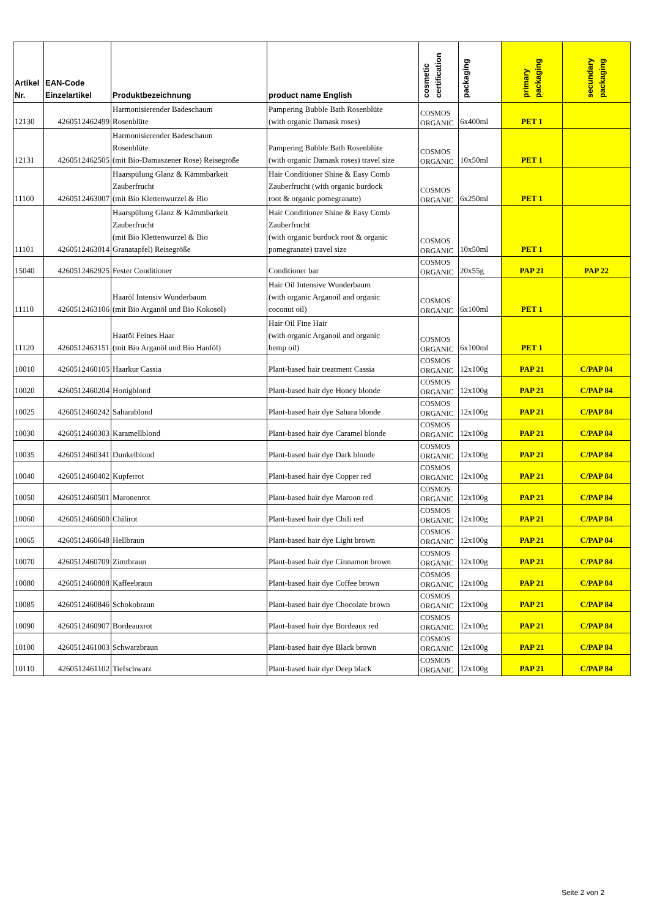| Artikel Nr. | EAN-Code Einzelartikel | Produktbezeichnung | product name English | cosmetic certification | packaging | primary packaging | secundary packaging |
| --- | --- | --- | --- | --- | --- | --- | --- |
| 12130 | 4260512462499 | Harmonisierender Badeschaum Rosenblüte | Pampering Bubble Bath Rosenblüte (with organic Damask roses) | COSMOS ORGANIC | 6x400ml | PET 1 | |
| 12131 | 4260512462505 | Harmonisierender Badeschaum Rosenblüte (mit Bio-Damaszener Rose) Reisegröße | Pampering Bubble Bath Rosenblüte (with organic Damask roses) travel size | COSMOS ORGANIC | 10x50ml | PET 1 | |
| 11100 | 4260512463007 | Haarspülung Glanz & Kämmbarkeit Zauberfrucht (mit Bio Klettenwurzel & Bio | Hair Conditioner Shine & Easy Comb Zauberfrucht (with organic burdock root & organic pomegranate) | COSMOS ORGANIC | 6x250ml | PET 1 | |
| 11101 | 4260512463014 | Haarspülung Glanz & Kämmbarkeit Zauberfrucht (mit Bio Klettenwurzel & Bio Granatapfel) Reisegröße | Hair Conditioner Shine & Easy Comb Zauberfrucht (with organic burdock root & organic pomegranate) travel size | COSMOS ORGANIC | 10x50ml | PET 1 | |
| 15040 | 4260512462925 | Fester Conditioner | Conditioner bar | COSMOS ORGANIC | 20x55g | PAP 21 | PAP 22 |
| 11110 | 4260512463106 | Haaröl Intensiv Wunderbaum (mit Bio Arganöl und Bio Kokosöl) | Hair Oil Intensive Wunderbaum (with organic Arganoil and organic coconut oil) | COSMOS ORGANIC | 6x100ml | PET 1 | |
| 11120 | 4260512463151 | Haaröl Feines Haar (mit Bio Arganöl und Bio Hanföl) | Hair Oil Fine Hair (with organic Arganoil and organic hemp oil) | COSMOS ORGANIC | 6x100ml | PET 1 | |
| 10010 | 4260512460105 | Haarkur Cassia | Plant-based hair treatment Cassia | COSMOS ORGANIC | 12x100g | PAP 21 | C/PAP 84 |
| 10020 | 4260512460204 | Honigblond | Plant-based hair dye Honey blonde | COSMOS ORGANIC | 12x100g | PAP 21 | C/PAP 84 |
| 10025 | 4260512460242 | Saharablond | Plant-based hair dye Sahara blonde | COSMOS ORGANIC | 12x100g | PAP 21 | C/PAP 84 |
| 10030 | 4260512460303 | Karamellblond | Plant-based hair dye Caramel blonde | COSMOS ORGANIC | 12x100g | PAP 21 | C/PAP 84 |
| 10035 | 4260512460341 | Dunkelblond | Plant-based hair dye Dark blonde | COSMOS ORGANIC | 12x100g | PAP 21 | C/PAP 84 |
| 10040 | 4260512460402 | Kupferrot | Plant-based hair dye Copper red | COSMOS ORGANIC | 12x100g | PAP 21 | C/PAP 84 |
| 10050 | 4260512460501 | Maronenrot | Plant-based hair dye Maroon red | COSMOS ORGANIC | 12x100g | PAP 21 | C/PAP 84 |
| 10060 | 4260512460600 | Chilirot | Plant-based hair dye Chili red | COSMOS ORGANIC | 12x100g | PAP 21 | C/PAP 84 |
| 10065 | 4260512460648 | Hellbraun | Plant-based hair dye Light brown | COSMOS ORGANIC | 12x100g | PAP 21 | C/PAP 84 |
| 10070 | 4260512460709 | Zimtbraun | Plant-based hair dye Cinnamon brown | COSMOS ORGANIC | 12x100g | PAP 21 | C/PAP 84 |
| 10080 | 4260512460808 | Kaffeebraun | Plant-based hair dye Coffee brown | COSMOS ORGANIC | 12x100g | PAP 21 | C/PAP 84 |
| 10085 | 4260512460846 | Schokobraun | Plant-based hair dye Chocolate brown | COSMOS ORGANIC | 12x100g | PAP 21 | C/PAP 84 |
| 10090 | 4260512460907 | Bordeauxrot | Plant-based hair dye Bordeaux red | COSMOS ORGANIC | 12x100g | PAP 21 | C/PAP 84 |
| 10100 | 4260512461003 | Schwarzbraun | Plant-based hair dye Black brown | COSMOS ORGANIC | 12x100g | PAP 21 | C/PAP 84 |
| 10110 | 4260512461102 | Tiefschwarz | Plant-based hair dye Deep black | COSMOS ORGANIC | 12x100g | PAP 21 | C/PAP 84 |
Seite 2 von 2